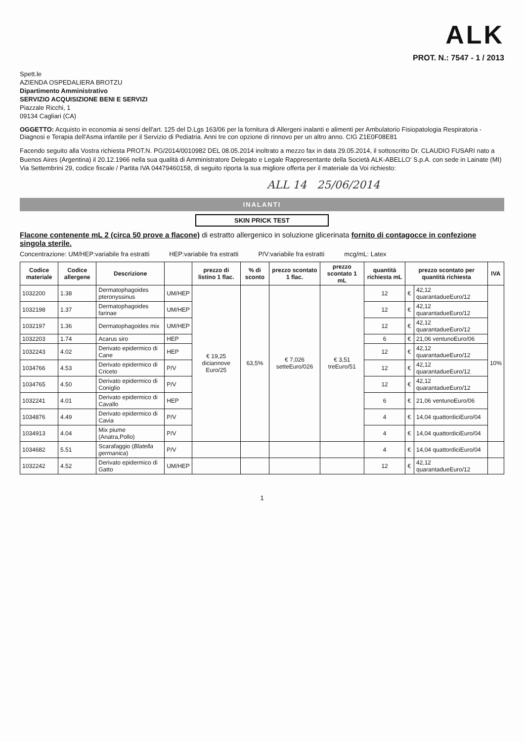ALK
PROT. N.: 7547 - 1 / 2013
Spett.le
AZIENDA OSPEDALIERA BROTZU
Dipartimento Amministrativo
SERVIZIO ACQUISIZIONE BENI E SERVIZI
Piazzale Ricchi, 1
09134 Cagliari (CA)
OGGETTO: Acquisto in economia ai sensi dell'art. 125 del D.Lgs 163/06 per la fornitura di Allergeni inalanti e alimenti per Ambulatorio Fisiopatologia Respiratoria - Diagnosi e Terapia dell'Asma infantile per il Servizio di Pediatria. Anni tre con opzione di rinnovo per un altro anno. CIG Z1E0F08E81
Facendo seguito alla Vostra richiesta PROT.N. PG/2014/0010982 DEL 08.05.2014 inoltrato a mezzo fax in data 29.05.2014, il sottoscritto Dr. CLAUDIO FUSARI nato a Buenos Aires (Argentina) il 20.12.1966 nella sua qualità di Amministratore Delegato e Legale Rappresentante della Società ALK-ABELLO' S.p.A. con sede in Lainate (MI) Via Settembrini 29, codice fiscale / Partita IVA 04479460158, di seguito riporta la sua migliore offerta per il materiale da Voi richiesto:
ALL 14 25/06/2014
INALANTI
SKIN PRICK TEST
Flacone contenente mL 2 (circa 50 prove a flacone) di estratto allergenico in soluzione glicerinata fornito di contagocce in confezione singola sterile.
Concentrazione: UM/HEP:variabile fra estratti HEP:variabile fra estratti P/V:variabile fra estratti mcg/mL: Latex
| Codice materiale | Codice allergene | Descrizione | | prezzo di listino 1 flac. | % di sconto | prezzo scontato 1 flac. | prezzo scontato 1 mL | quantità richiesta mL | prezzo scontato per quantità richiesta | | IVA |
| --- | --- | --- | --- | --- | --- | --- | --- | --- | --- | --- | --- |
| 1032200 | 1.38 | Dermatophagoides pteronyssinus | UM/HEP | € 19,25 diciannove Euro/25 | 63,5% | € 7,026 setteEuro/026 | € 3,51 treEuro/51 | 12 | € | 42,12 quarantadueEuro/12 | 10% |
| 1032198 | 1.37 | Dermatophagoides farinae | UM/HEP | | | | | 12 | € | 42,12 quarantadueEuro/12 | |
| 1032197 | 1.36 | Dermatophagoides mix | UM/HEP | | | | | 12 | € | 42,12 quarantadueEuro/12 | |
| 1032203 | 1.74 | Acarus siro | HEP | | | | | 6 | € | 21,06 ventunoEuro/06 | |
| 1032243 | 4.02 | Derivato epidermico di Cane | HEP | | | | | 12 | € | 42,12 quarantadueEuro/12 | |
| 1034766 | 4.53 | Derivato epidermico di Criceto | P/V | | | | | 12 | € | 42,12 quarantadueEuro/12 | |
| 1034765 | 4.50 | Derivato epidermico di Coniglio | P/V | | | | | 12 | € | 42,12 quarantadueEuro/12 | |
| 1032241 | 4.01 | Derivato epidermico di Cavallo | HEP | | | | | 6 | € | 21,06 ventunoEuro/06 | |
| 1034876 | 4.49 | Derivato epidermico di Cavia | P/V | | | | | 4 | € | 14,04 quattordiciEuro/04 | |
| 1034913 | 4.04 | Mix piume (Anatra,Pollo) | P/V | | | | | 4 | € | 14,04 quattordiciEuro/04 | |
| 1034682 | 5.51 | Scarafaggio ( Blatella germanica ) | P/V | | | | | 4 | € | 14,04 quattordiciEuro/04 | |
| 1032242 | 4.52 | Derivato epidermico di Gatto | UM/HEP | | | | | 12 | € | 42,12 quarantadueEuro/12 | |
1